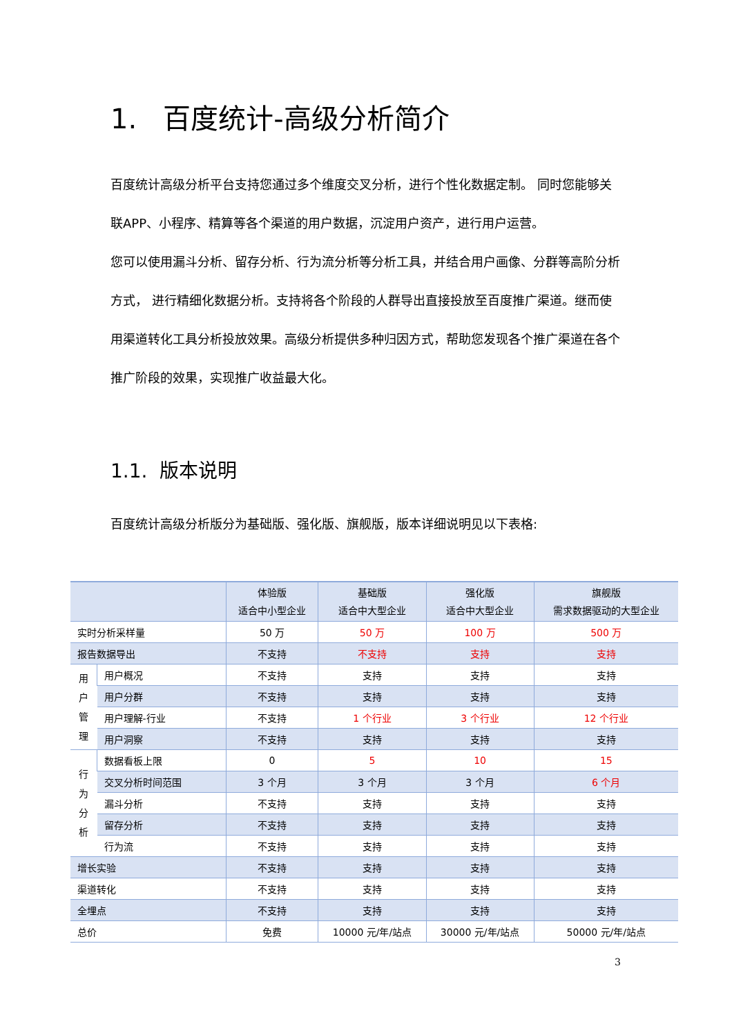1. 百度统计-高级分析简介
百度统计高级分析平台支持您通过多个维度交叉分析，进行个性化数据定制。 同时您能够关联APP、小程序、精算等各个渠道的用户数据，沉淀用户资产，进行用户运营。
您可以使用漏斗分析、留存分析、行为流分析等分析工具，并结合用户画像、分群等高阶分析方式， 进行精细化数据分析。支持将各个阶段的人群导出直接投放至百度推广渠道。继而使用渠道转化工具分析投放效果。高级分析提供多种归因方式，帮助您发现各个推广渠道在各个推广阶段的效果，实现推广收益最大化。
1.1. 版本说明
百度统计高级分析版分为基础版、强化版、旗舰版，版本详细说明见以下表格:
| | | 体验版 适合中小型企业 | 基础版 适合中大型企业 | 强化版 适合中大型企业 | 旗舰版 需求数据驱动的大型企业 |
| --- | --- | --- | --- | --- | --- |
| 实时分析采样量 | | 50 万 | 50 万 | 100 万 | 500 万 |
| 报告数据导出 | | 不支持 | 不支持 | 支持 | 支持 |
| 用 户 管 理 | 用户概况 | 不支持 | 支持 | 支持 | 支持 |
| | 用户分群 | 不支持 | 支持 | 支持 | 支持 |
| | 用户理解-行业 | 不支持 | 1 个行业 | 3 个行业 | 12 个行业 |
| | 用户洞察 | 不支持 | 支持 | 支持 | 支持 |
| 行 为 分 析 | 数据看板上限 | 0 | 5 | 10 | 15 |
| | 交叉分析时间范围 | 3 个月 | 3 个月 | 3 个月 | 6 个月 |
| | 漏斗分析 | 不支持 | 支持 | 支持 | 支持 |
| | 留存分析 | 不支持 | 支持 | 支持 | 支持 |
| | 行为流 | 不支持 | 支持 | 支持 | 支持 |
| 增长实验 | | 不支持 | 支持 | 支持 | 支持 |
| 渠道转化 | | 不支持 | 支持 | 支持 | 支持 |
| 全埋点 | | 不支持 | 支持 | 支持 | 支持 |
| 总价 | | 免费 | 10000 元/年/站点 | 30000 元/年/站点 | 50000 元/年/站点 |
3